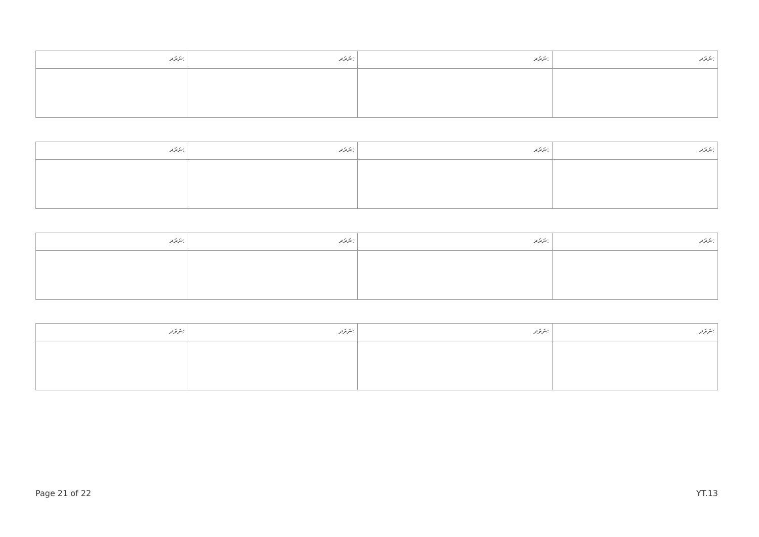| ނަރަދ: | ނަރަދ: | ނަރަދ: | ނަރަދ: |
| ނަރަދ: | ނަރަދ: | ނަރަދ: | ނަރަދ: |
| ނަރަދ: | ނަރަދ: | ނަރަދ: | ނަރަދ: |
| ނަރަދ: | ނަރަދ: | ނަރަދ: | ނަރަދ: |
Page 21 of 22 YT.13